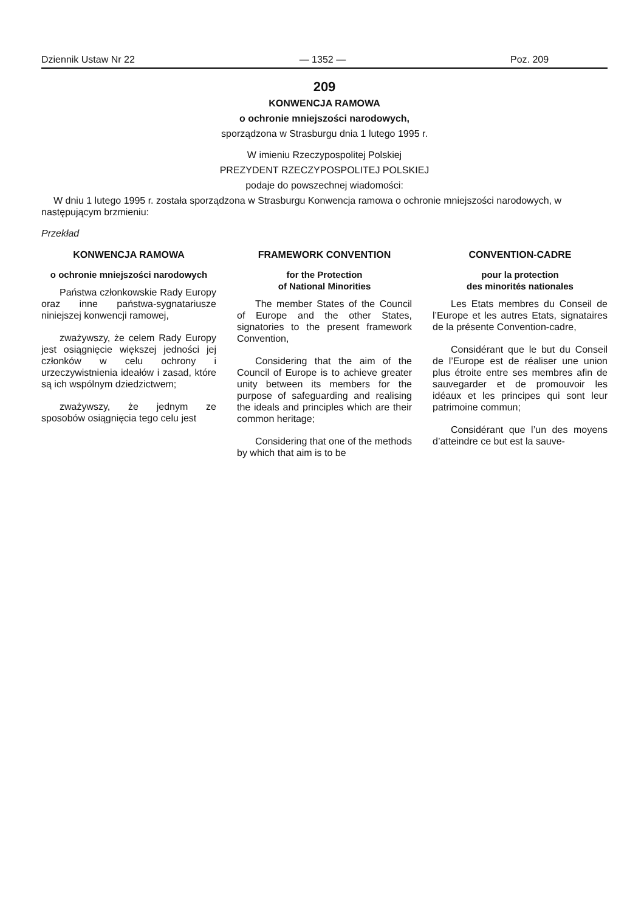Dziennik Ustaw Nr 22 — 1352 — Poz. 209
209
KONWENCJA RAMOWA
o ochronie mniejszości narodowych,
sporządzona w Strasburgu dnia 1 lutego 1995 r.
W imieniu Rzeczypospolitej Polskiej
PREZYDENT RZECZYPOSPOLITEJ POLSKIEJ
podaje do powszechnej wiadomości:
W dniu 1 lutego 1995 r. została sporządzona w Strasburgu Konwencja ramowa o ochronie mniejszości narodowych, w następującym brzmieniu:
Przekład
KONWENCJA RAMOWA
o ochronie mniejszości narodowych
Państwa członkowskie Rady Europy oraz inne państwa-sygnatariusze niniejszej konwencji ramowej,
zważywszy, że celem Rady Europy jest osiągnięcie większej jedności jej członków w celu ochrony i urzeczywistnienia ideałów i zasad, które są ich wspólnym dziedzictwem;
zważywszy, że jednym ze sposobów osiągnięcia tego celu jest
FRAMEWORK CONVENTION
for the Protection
of National Minorities
The member States of the Council of Europe and the other States, signatories to the present framework Convention,
Considering that the aim of the Council of Europe is to achieve greater unity between its members for the purpose of safeguarding and realising the ideals and principles which are their common heritage;
Considering that one of the methods by which that aim is to be
CONVENTION-CADRE
pour la protection
des minorités nationales
Les Etats membres du Conseil de l’Europe et les autres Etats, signataires de la présente Convention-cadre,
Considérant que le but du Conseil de l’Europe est de réaliser une union plus étroite entre ses membres afin de sauvegarder et de promouvoir les idéaux et les principes qui sont leur patrimoine commun;
Considérant que l’un des moyens d’atteindre ce but est la sauve-